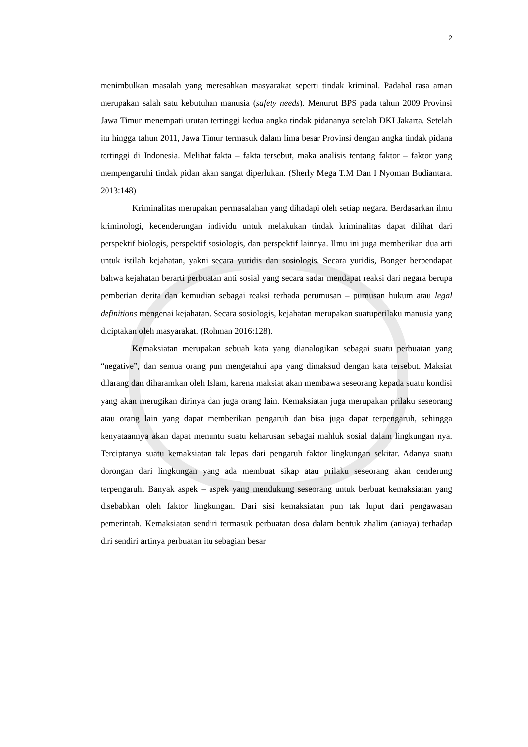2
menimbulkan masalah yang meresahkan masyarakat seperti tindak kriminal. Padahal rasa aman merupakan salah satu kebutuhan manusia (safety needs). Menurut BPS pada tahun 2009 Provinsi Jawa Timur menempati urutan tertinggi kedua angka tindak pidananya setelah DKI Jakarta. Setelah itu hingga tahun 2011, Jawa Timur termasuk dalam lima besar Provinsi dengan angka tindak pidana tertinggi di Indonesia. Melihat fakta – fakta tersebut, maka analisis tentang faktor – faktor yang mempengaruhi tindak pidan akan sangat diperlukan. (Sherly Mega T.M Dan I Nyoman Budiantara. 2013:148)
Kriminalitas merupakan permasalahan yang dihadapi oleh setiap negara. Berdasarkan ilmu kriminologi, kecenderungan individu untuk melakukan tindak kriminalitas dapat dilihat dari perspektif biologis, perspektif sosiologis, dan perspektif lainnya. Ilmu ini juga memberikan dua arti untuk istilah kejahatan, yakni secara yuridis dan sosiologis. Secara yuridis, Bonger berpendapat bahwa kejahatan berarti perbuatan anti sosial yang secara sadar mendapat reaksi dari negara berupa pemberian derita dan kemudian sebagai reaksi terhada perumusan – pumusan hukum atau legal definitions mengenai kejahatan. Secara sosiologis, kejahatan merupakan suatuperilaku manusia yang diciptakan oleh masyarakat. (Rohman 2016:128).
Kemaksiatan merupakan sebuah kata yang dianalogikan sebagai suatu perbuatan yang “negative”, dan semua orang pun mengetahui apa yang dimaksud dengan kata tersebut. Maksiat dilarang dan diharamkan oleh Islam, karena maksiat akan membawa seseorang kepada suatu kondisi yang akan merugikan dirinya dan juga orang lain. Kemaksiatan juga merupakan prilaku seseorang atau orang lain yang dapat memberikan pengaruh dan bisa juga dapat terpengaruh, sehingga kenyataannya akan dapat menuntu suatu keharusan sebagai mahluk sosial dalam lingkungan nya. Terciptanya suatu kemaksiatan tak lepas dari pengaruh faktor lingkungan sekitar. Adanya suatu dorongan dari lingkungan yang ada membuat sikap atau prilaku seseorang akan cenderung terpengaruh. Banyak aspek – aspek yang mendukung seseorang untuk berbuat kemaksiatan yang disebabkan oleh faktor lingkungan. Dari sisi kemaksiatan pun tak luput dari pengawasan pemerintah. Kemaksiatan sendiri termasuk perbuatan dosa dalam bentuk zhalim (aniaya) terhadap diri sendiri artinya perbuatan itu sebagian besar